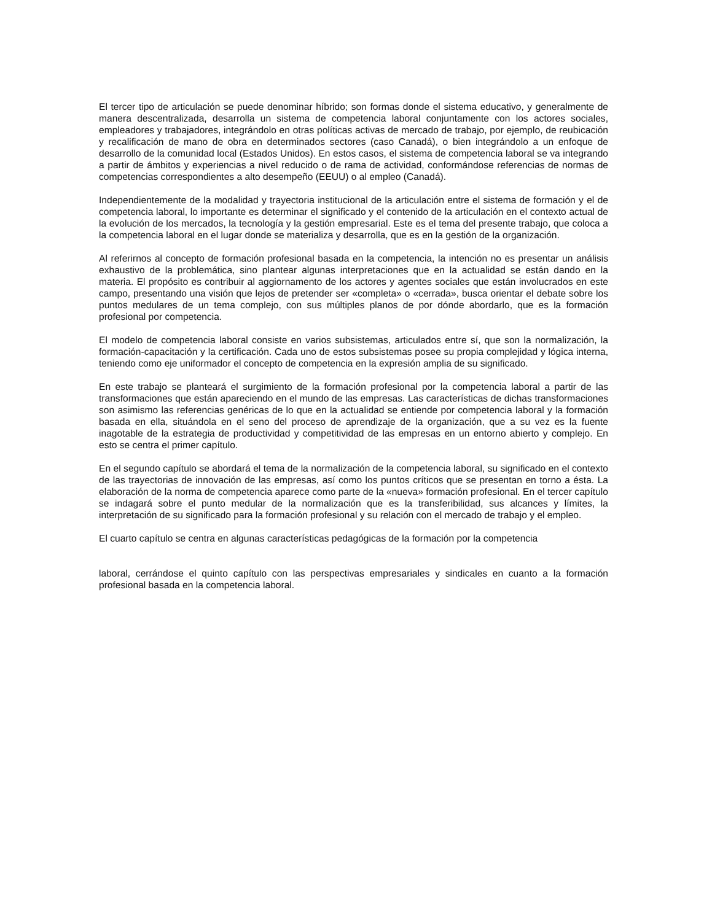El tercer tipo de articulación se puede denominar híbrido; son formas donde el sistema educativo, y generalmente de manera descentralizada, desarrolla un sistema de competencia laboral conjuntamente con los actores sociales, empleadores y trabajadores, integrándolo en otras políticas activas de mercado de trabajo, por ejemplo, de reubicación y recalificación de mano de obra en determinados sectores (caso Canadá), o bien integrándolo a un enfoque de desarrollo de la comunidad local (Estados Unidos). En estos casos, el sistema de competencia laboral se va integrando a partir de ámbitos y experiencias a nivel reducido o de rama de actividad, conformándose referencias de normas de competencias correspondientes a alto desempeño (EEUU) o al empleo (Canadá).
Independientemente de la modalidad y trayectoria institucional de la articulación entre el sistema de formación y el de competencia laboral, lo importante es determinar el significado y el contenido de la articulación en el contexto actual de la evolución de los mercados, la tecnología y la gestión empresarial. Este es el tema del presente trabajo, que coloca a la competencia laboral en el lugar donde se materializa y desarrolla, que es en la gestión de la organización.
Al referirnos al concepto de formación profesional basada en la competencia, la intención no es presentar un análisis exhaustivo de la problemática, sino plantear algunas interpretaciones que en la actualidad se están dando en la materia. El propósito es contribuir al aggiornamento de los actores y agentes sociales que están involucrados en este campo, presentando una visión que lejos de pretender ser «completa» o «cerrada», busca orientar el debate sobre los puntos medulares de un tema complejo, con sus múltiples planos de por dónde abordarlo, que es la formación profesional por competencia.
El modelo de competencia laboral consiste en varios subsistemas, articulados entre sí, que son la normalización, la formación-capacitación y la certificación. Cada uno de estos subsistemas posee su propia complejidad y lógica interna, teniendo como eje uniformador el concepto de competencia en la expresión amplia de su significado.
En este trabajo se planteará el surgimiento de la formación profesional por la competencia laboral a partir de las transformaciones que están apareciendo en el mundo de las empresas. Las características de dichas transformaciones son asimismo las referencias genéricas de lo que en la actualidad se entiende por competencia laboral y la formación basada en ella, situándola en el seno del proceso de aprendizaje de la organización, que a su vez es la fuente inagotable de la estrategia de productividad y competitividad de las empresas en un entorno abierto y complejo. En esto se centra el primer capítulo.
En el segundo capítulo se abordará el tema de la normalización de la competencia laboral, su significado en el contexto de las trayectorias de innovación de las empresas, así como los puntos críticos que se presentan en torno a ésta. La elaboración de la norma de competencia aparece como parte de la «nueva» formación profesional. En el tercer capítulo se indagará sobre el punto medular de la normalización que es la transferibilidad, sus alcances y límites, la interpretación de su significado para la formación profesional y su relación con el mercado de trabajo y el empleo.
El cuarto capítulo se centra en algunas características pedagógicas de la formación por la competencia
laboral, cerrándose el quinto capítulo con las perspectivas empresariales y sindicales en cuanto a la formación profesional basada en la competencia laboral.